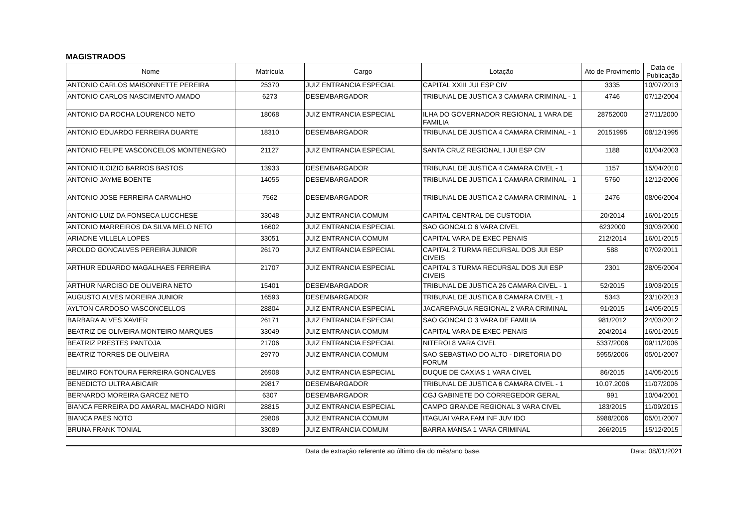MAGISTRADOS
| Nome | Matrícula | Cargo | Lotação | Ato de Provimento | Data de Publicação |
| --- | --- | --- | --- | --- | --- |
| ANTONIO CARLOS MAISONNETTE PEREIRA | 25370 | JUIZ ENTRANCIA ESPECIAL | CAPITAL XXIII JUI ESP CIV | 3335 | 10/07/2013 |
| ANTONIO CARLOS NASCIMENTO AMADO | 6273 | DESEMBARGADOR | TRIBUNAL DE JUSTICA 3 CAMARA CRIMINAL - 1 | 4746 | 07/12/2004 |
| ANTONIO DA ROCHA LOURENCO NETO | 18068 | JUIZ ENTRANCIA ESPECIAL | ILHA DO GOVERNADOR REGIONAL 1 VARA DE FAMILIA | 28752000 | 27/11/2000 |
| ANTONIO EDUARDO FERREIRA DUARTE | 18310 | DESEMBARGADOR | TRIBUNAL DE JUSTICA 4 CAMARA CRIMINAL - 1 | 20151995 | 08/12/1995 |
| ANTONIO FELIPE VASCONCELOS MONTENEGRO | 21127 | JUIZ ENTRANCIA ESPECIAL | SANTA CRUZ REGIONAL I JUI ESP CIV | 1188 | 01/04/2003 |
| ANTONIO ILOIZIO BARROS BASTOS | 13933 | DESEMBARGADOR | TRIBUNAL DE JUSTICA 4 CAMARA CIVEL - 1 | 1157 | 15/04/2010 |
| ANTONIO JAYME BOENTE | 14055 | DESEMBARGADOR | TRIBUNAL DE JUSTICA 1 CAMARA CRIMINAL - 1 | 5760 | 12/12/2006 |
| ANTONIO JOSE FERREIRA CARVALHO | 7562 | DESEMBARGADOR | TRIBUNAL DE JUSTICA 2 CAMARA CRIMINAL - 1 | 2476 | 08/06/2004 |
| ANTONIO LUIZ DA FONSECA LUCCHESE | 33048 | JUIZ ENTRANCIA COMUM | CAPITAL CENTRAL DE CUSTODIA | 20/2014 | 16/01/2015 |
| ANTONIO MARREIROS DA SILVA MELO NETO | 16602 | JUIZ ENTRANCIA ESPECIAL | SAO GONCALO 6 VARA CIVEL | 6232000 | 30/03/2000 |
| ARIADNE VILLELA LOPES | 33051 | JUIZ ENTRANCIA COMUM | CAPITAL VARA DE EXEC PENAIS | 212/2014 | 16/01/2015 |
| AROLDO GONCALVES PEREIRA JUNIOR | 26170 | JUIZ ENTRANCIA ESPECIAL | CAPITAL 2 TURMA RECURSAL DOS JUI ESP CIVEIS | 588 | 07/02/2011 |
| ARTHUR EDUARDO MAGALHAES FERREIRA | 21707 | JUIZ ENTRANCIA ESPECIAL | CAPITAL 3 TURMA RECURSAL DOS JUI ESP CIVEIS | 2301 | 28/05/2004 |
| ARTHUR NARCISO DE OLIVEIRA NETO | 15401 | DESEMBARGADOR | TRIBUNAL DE JUSTICA 26 CAMARA CIVEL - 1 | 52/2015 | 19/03/2015 |
| AUGUSTO ALVES MOREIRA JUNIOR | 16593 | DESEMBARGADOR | TRIBUNAL DE JUSTICA 8 CAMARA CIVEL - 1 | 5343 | 23/10/2013 |
| AYLTON CARDOSO VASCONCELLOS | 28804 | JUIZ ENTRANCIA ESPECIAL | JACAREPAGUA REGIONAL 2 VARA CRIMINAL | 91/2015 | 14/05/2015 |
| BARBARA ALVES XAVIER | 26171 | JUIZ ENTRANCIA ESPECIAL | SAO GONCALO 3 VARA DE FAMILIA | 981/2012 | 24/03/2012 |
| BEATRIZ DE OLIVEIRA MONTEIRO MARQUES | 33049 | JUIZ ENTRANCIA COMUM | CAPITAL VARA DE EXEC PENAIS | 204/2014 | 16/01/2015 |
| BEATRIZ PRESTES PANTOJA | 21706 | JUIZ ENTRANCIA ESPECIAL | NITEROI 8 VARA CIVEL | 5337/2006 | 09/11/2006 |
| BEATRIZ TORRES DE OLIVEIRA | 29770 | JUIZ ENTRANCIA COMUM | SAO SEBASTIAO DO ALTO - DIRETORIA DO FORUM | 5955/2006 | 05/01/2007 |
| BELMIRO FONTOURA FERREIRA GONCALVES | 26908 | JUIZ ENTRANCIA ESPECIAL | DUQUE DE CAXIAS 1 VARA CIVEL | 86/2015 | 14/05/2015 |
| BENEDICTO ULTRA ABICAIR | 29817 | DESEMBARGADOR | TRIBUNAL DE JUSTICA 6 CAMARA CIVEL - 1 | 10.07.2006 | 11/07/2006 |
| BERNARDO MOREIRA GARCEZ NETO | 6307 | DESEMBARGADOR | CGJ GABINETE DO CORREGEDOR GERAL | 991 | 10/04/2001 |
| BIANCA FERREIRA DO AMARAL MACHADO NIGRI | 28815 | JUIZ ENTRANCIA ESPECIAL | CAMPO GRANDE REGIONAL 3 VARA CIVEL | 183/2015 | 11/09/2015 |
| BIANCA PAES NOTO | 29808 | JUIZ ENTRANCIA COMUM | ITAGUAI VARA FAM INF JUV IDO | 5988/2006 | 05/01/2007 |
| BRUNA FRANK TONIAL | 33089 | JUIZ ENTRANCIA COMUM | BARRA MANSA 1 VARA CRIMINAL | 266/2015 | 15/12/2015 |
Data de extração referente ao último dia do mês/ano base. Data: 08/01/2021